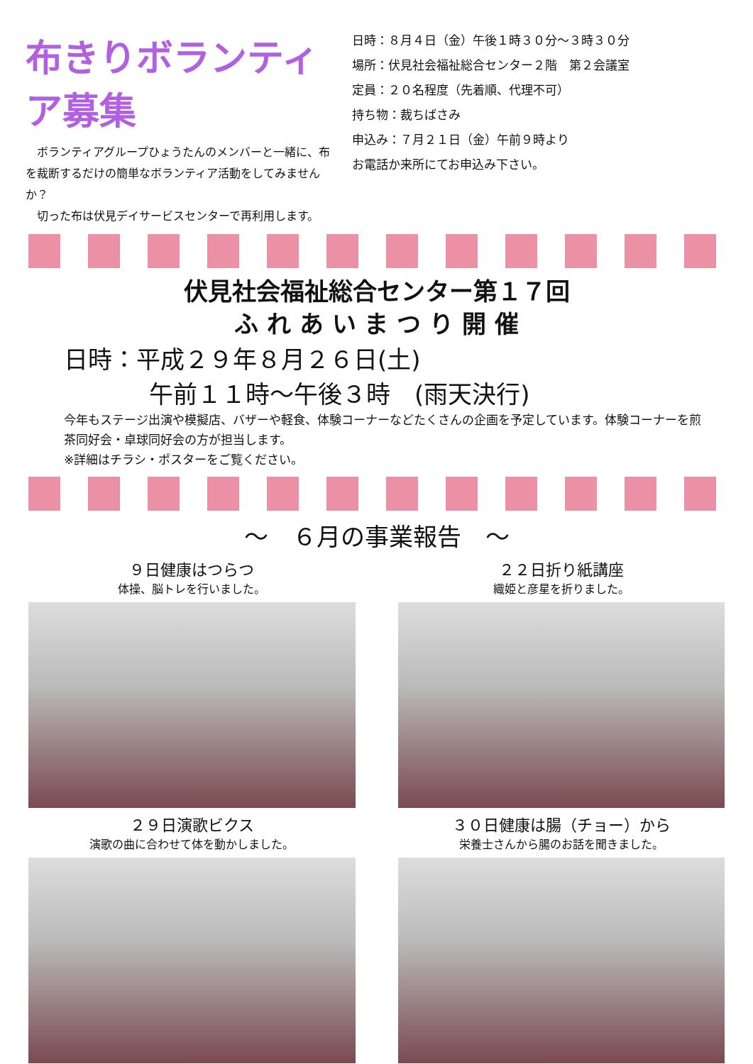布きりボランティア募集
　ボランティアグループひょうたんのメンバーと一緒に、布を裁断するだけの簡単なボランティア活動をしてみませんか？
　切った布は伏見デイサービスセンターで再利用します。
日時：８月４日（金）午後１時３０分～３時３０分
場所：伏見社会福祉総合センター２階　第２会議室
定員：２０名程度（先着順、代理不可）
持ち物：裁ちばさみ
申込み：７月２１日（金）午前９時より
お電話か来所にてお申込み下さい。
伏見社会福祉総合センター第１７回
ふ れ あ い ま つ り 開 催
日時：平成２９年８月２６日(土)
午前１１時～午後３時　(雨天決行)
今年もステージ出演や模擬店、バザーや軽食、体験コーナーなどたくさんの企画を予定しています。体験コーナーを煎茶同好会・卓球同好会の方が担当します。
※詳細はチラシ・ポスターをご覧ください。
～　６月の事業報告　～
９日健康はつらつ
体操、脳トレを行いました。
２２日折り紙講座
織姫と彦星を折りました。
２９日演歌ビクス
演歌の曲に合わせて体を動かしました。
３０日健康は腸（チョー）から
栄養士さんから腸のお話を聞きました。